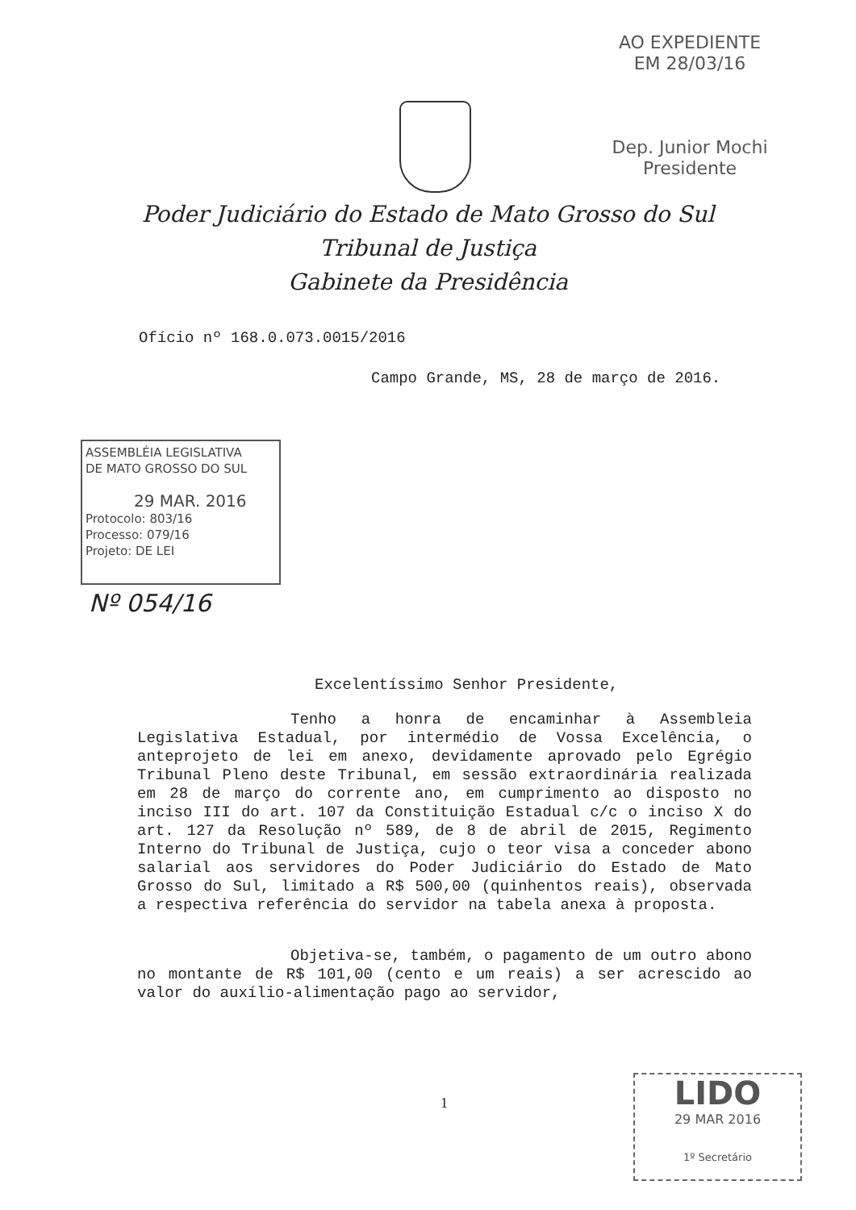AO EXPEDIENTE
EM 28/03/16
Dep. Junior Mochi
Presidente
Poder Judiciário do Estado de Mato Grosso do Sul
Tribunal de Justiça
Gabinete da Presidência
Ofício nº 168.0.073.0015/2016
Campo Grande, MS, 28 de março de 2016.
ASSEMBLÉIA LEGISLATIVA
DE MATO GROSSO DO SUL
29 MAR. 2016
Protocolo: 803/16
Processo: 079/16
Projeto: DE LEI
Nº 054/16
Excelentíssimo Senhor Presidente,
Tenho a honra de encaminhar à Assembleia Legislativa Estadual, por intermédio de Vossa Excelência, o anteprojeto de lei em anexo, devidamente aprovado pelo Egrégio Tribunal Pleno deste Tribunal, em sessão extraordinária realizada em 28 de março do corrente ano, em cumprimento ao disposto no inciso III do art. 107 da Constituição Estadual c/c o inciso X do art. 127 da Resolução nº 589, de 8 de abril de 2015, Regimento Interno do Tribunal de Justiça, cujo o teor visa a conceder abono salarial aos servidores do Poder Judiciário do Estado de Mato Grosso do Sul, limitado a R$ 500,00 (quinhentos reais), observada a respectiva referência do servidor na tabela anexa à proposta.
Objetiva-se, também, o pagamento de um outro abono no montante de R$ 101,00 (cento e um reais) a ser acrescido ao valor do auxílio-alimentação pago ao servidor,
1
LIDO
29 MAR 2016
1º Secretário